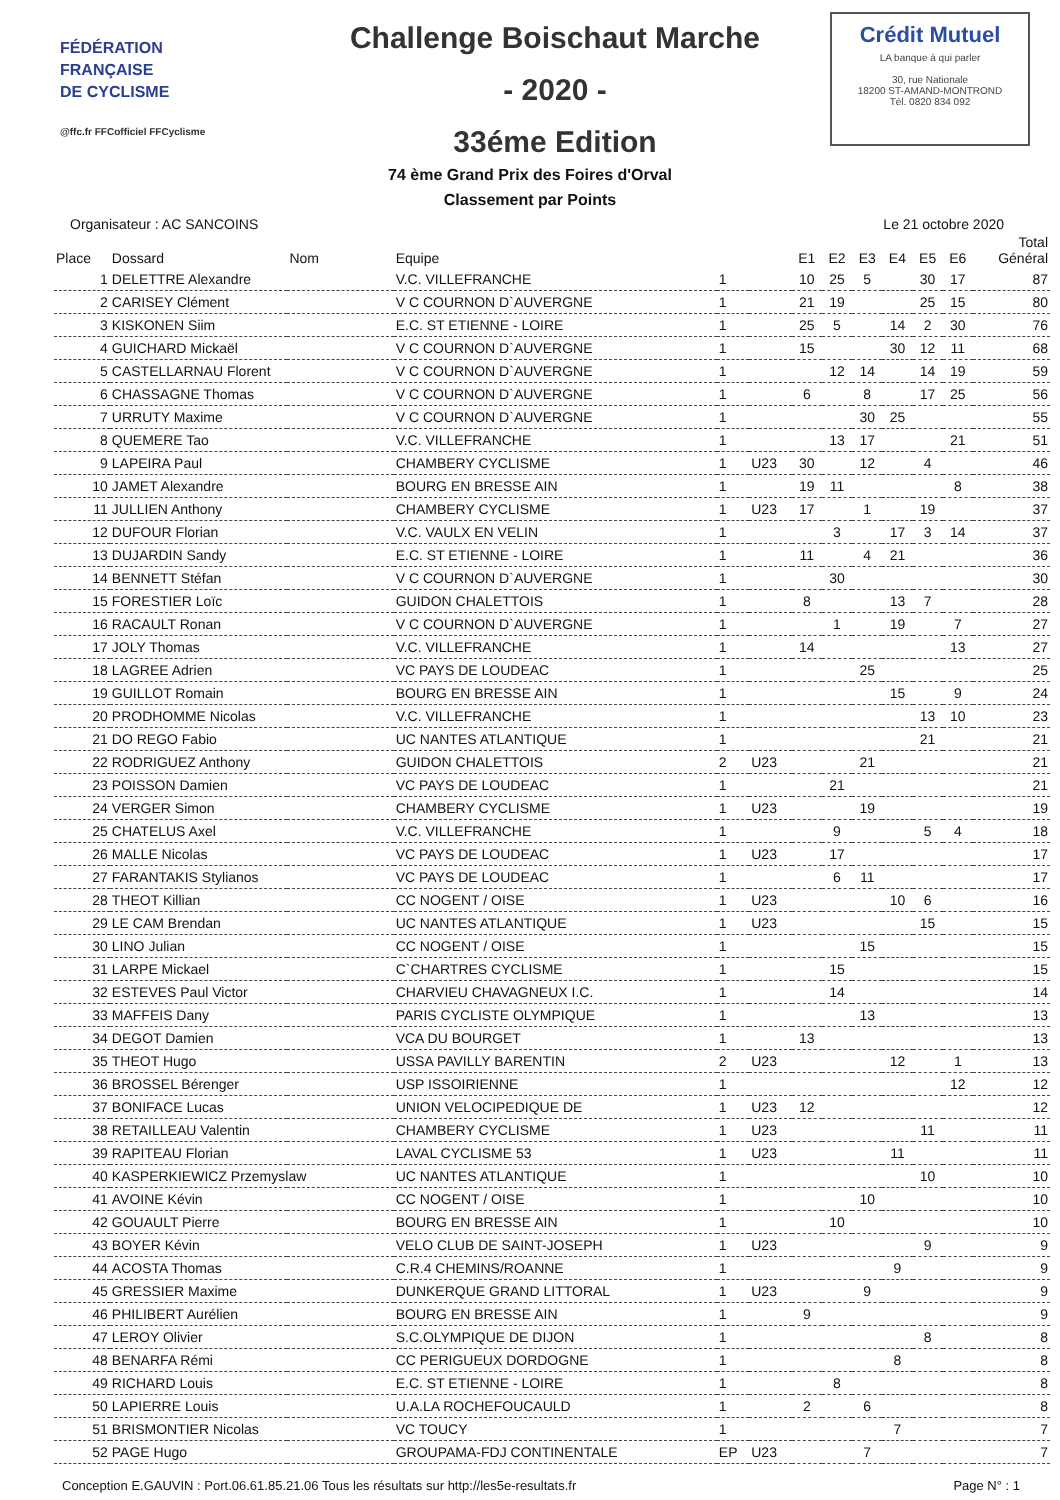FÉDÉRATION
FRANÇAISE
DE CYCLISME
@ffc.fr FFCofficiel FFCyclisme
Challenge Boischaut Marche
- 2020 -
33éme Edition
Crédit Mutuel
LA banque à qui parler
30, rue Nationale
18200 ST-AMAND-MONTROND
Tél. 0820 834 092
74 ème Grand Prix des Foires d'Orval
Classement par Points
Organisateur : AC SANCOINS Le 21 octobre 2020
| Place | Dossard | Nom | Equipe | | | E1 | E2 | E3 | E4 | E5 | E6 | Total Général |
| --- | --- | --- | --- | --- | --- | --- | --- | --- | --- | --- | --- | --- |
| 1 | DELETTRE Alexandre | | V.C. VILLEFRANCHE | 1 | | 10 | 25 | 5 | | 30 | 17 | 87 |
| 2 | CARISEY Clément | | V C COURNON D`AUVERGNE | 1 | | 21 | 19 | | | 25 | 15 | 80 |
| 3 | KISKONEN Siim | | E.C. ST ETIENNE - LOIRE | 1 | | 25 | 5 | | 14 | 2 | 30 | 76 |
| 4 | GUICHARD Mickaël | | V C COURNON D`AUVERGNE | 1 | | 15 | | | 30 | 12 | 11 | 68 |
| 5 | CASTELLARNAU Florent | | V C COURNON D`AUVERGNE | 1 | | | 12 | 14 | | 14 | 19 | 59 |
| 6 | CHASSAGNE Thomas | | V C COURNON D`AUVERGNE | 1 | | 6 | | 8 | | 17 | 25 | 56 |
| 7 | URRUTY Maxime | | V C COURNON D`AUVERGNE | 1 | | | | 30 | 25 | | | 55 |
| 8 | QUEMERE Tao | | V.C. VILLEFRANCHE | 1 | | | 13 | 17 | | | 21 | 51 |
| 9 | LAPEIRA Paul | | CHAMBERY CYCLISME | 1 | U23 | 30 | | 12 | | 4 | | 46 |
| 10 | JAMET Alexandre | | BOURG EN BRESSE AIN | 1 | | 19 | 11 | | | | 8 | 38 |
| 11 | JULLIEN Anthony | | CHAMBERY CYCLISME | 1 | U23 | 17 | | 1 | | 19 | | 37 |
| 12 | DUFOUR Florian | | V.C. VAULX EN VELIN | 1 | | | 3 | | 17 | 3 | 14 | 37 |
| 13 | DUJARDIN Sandy | | E.C. ST ETIENNE - LOIRE | 1 | | 11 | | 4 | 21 | | | 36 |
| 14 | BENNETT Stéfan | | V C COURNON D`AUVERGNE | 1 | | | 30 | | | | | 30 |
| 15 | FORESTIER Loïc | | GUIDON CHALETTOIS | 1 | | 8 | | | 13 | 7 | | 28 |
| 16 | RACAULT Ronan | | V C COURNON D`AUVERGNE | 1 | | | 1 | | 19 | | 7 | 27 |
| 17 | JOLY Thomas | | V.C. VILLEFRANCHE | 1 | | 14 | | | | | 13 | 27 |
| 18 | LAGREE Adrien | | VC PAYS DE LOUDEAC | 1 | | | | 25 | | | | 25 |
| 19 | GUILLOT Romain | | BOURG EN BRESSE AIN | 1 | | | | | 15 | | 9 | 24 |
| 20 | PRODHOMME Nicolas | | V.C. VILLEFRANCHE | 1 | | | | | | 13 | 10 | 23 |
| 21 | DO REGO Fabio | | UC NANTES ATLANTIQUE | 1 | | | | | | 21 | | 21 |
| 22 | RODRIGUEZ Anthony | | GUIDON CHALETTOIS | 2 | U23 | | | 21 | | | | 21 |
| 23 | POISSON Damien | | VC PAYS DE LOUDEAC | 1 | | | 21 | | | | | 21 |
| 24 | VERGER Simon | | CHAMBERY CYCLISME | 1 | U23 | | | 19 | | | | 19 |
| 25 | CHATELUS Axel | | V.C. VILLEFRANCHE | 1 | | | 9 | | | 5 | 4 | 18 |
| 26 | MALLE Nicolas | | VC PAYS DE LOUDEAC | 1 | U23 | | 17 | | | | | 17 |
| 27 | FARANTAKIS Stylianos | | VC PAYS DE LOUDEAC | 1 | | | 6 | 11 | | | | 17 |
| 28 | THEOT Killian | | CC NOGENT / OISE | 1 | U23 | | | | 10 | 6 | | 16 |
| 29 | LE CAM Brendan | | UC NANTES ATLANTIQUE | 1 | U23 | | | | | 15 | | 15 |
| 30 | LINO Julian | | CC NOGENT / OISE | 1 | | | | 15 | | | | 15 |
| 31 | LARPE Mickael | | C`CHARTRES CYCLISME | 1 | | | 15 | | | | | 15 |
| 32 | ESTEVES Paul Victor | | CHARVIEU CHAVAGNEUX I.C. | 1 | | | 14 | | | | | 14 |
| 33 | MAFFEIS Dany | | PARIS CYCLISTE OLYMPIQUE | 1 | | | | 13 | | | | 13 |
| 34 | DEGOT Damien | | VCA DU BOURGET | 1 | | 13 | | | | | | 13 |
| 35 | THEOT Hugo | | USSA PAVILLY BARENTIN | 2 | U23 | | | | 12 | | 1 | 13 |
| 36 | BROSSEL Bérenger | | USP ISSOIRIENNE | 1 | | | | | | | 12 | 12 |
| 37 | BONIFACE Lucas | | UNION VELOCIPEDIQUE DE | 1 | U23 | 12 | | | | | | 12 |
| 38 | RETAILLEAU Valentin | | CHAMBERY CYCLISME | 1 | U23 | | | | | 11 | | 11 |
| 39 | RAPITEAU Florian | | LAVAL CYCLISME 53 | 1 | U23 | | | | 11 | | | 11 |
| 40 | KASPERKIEWICZ Przemyslaw | | UC NANTES ATLANTIQUE | 1 | | | | | | 10 | | 10 |
| 41 | AVOINE Kévin | | CC NOGENT / OISE | 1 | | | | 10 | | | | 10 |
| 42 | GOUAULT Pierre | | BOURG EN BRESSE AIN | 1 | | | 10 | | | | | 10 |
| 43 | BOYER Kévin | | VELO CLUB DE SAINT-JOSEPH | 1 | U23 | | | | | 9 | | 9 |
| 44 | ACOSTA Thomas | | C.R.4 CHEMINS/ROANNE | 1 | | | | | 9 | | | 9 |
| 45 | GRESSIER Maxime | | DUNKERQUE GRAND LITTORAL | 1 | U23 | | | 9 | | | | 9 |
| 46 | PHILIBERT Aurélien | | BOURG EN BRESSE AIN | 1 | | 9 | | | | | | 9 |
| 47 | LEROY Olivier | | S.C.OLYMPIQUE DE DIJON | 1 | | | | | | 8 | | 8 |
| 48 | BENARFA Rémi | | CC PERIGUEUX DORDOGNE | 1 | | | | | 8 | | | 8 |
| 49 | RICHARD Louis | | E.C. ST ETIENNE - LOIRE | 1 | | | 8 | | | | | 8 |
| 50 | LAPIERRE Louis | | U.A.LA ROCHEFOUCAULD | 1 | | 2 | | 6 | | | | 8 |
| 51 | BRISMONTIER Nicolas | | VC TOUCY | 1 | | | | | 7 | | | 7 |
| 52 | PAGE Hugo | | GROUPAMA-FDJ CONTINENTALE | EP | U23 | | | 7 | | | | 7 |
Conception E.GAUVIN : Port.06.61.85.21.06 Tous les résultats sur http://les5e-resultats.fr Page N° : 1